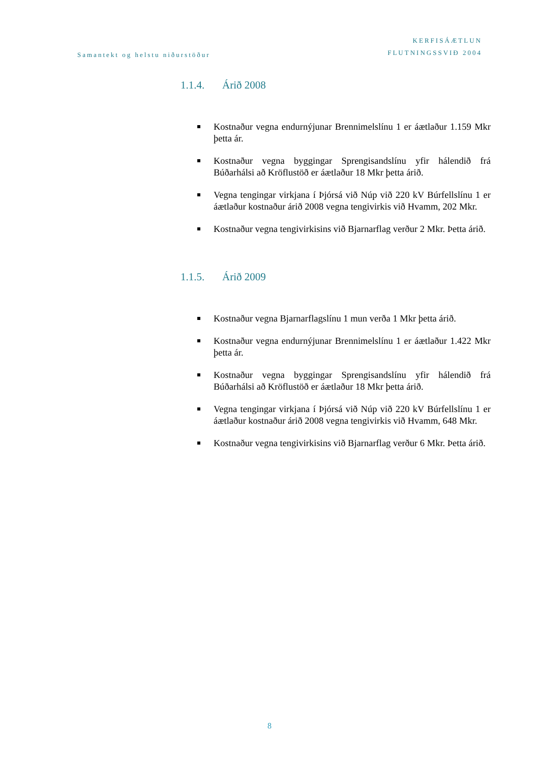Samantekt og helstu niðurstöður
KERFISÁÆTLUN
FLUTNINGSSVIÐ 2004
1.1.4. Árið 2008
Kostnaður vegna endurnýjunar Brennimelslínu 1 er áætlaður 1.159 Mkr þetta ár.
Kostnaður vegna byggingar Sprengisandslínu yfir hálendið frá Búðarhálsi að Kröflustöð er áætlaður 18 Mkr þetta árið.
Vegna tengingar virkjana í Þjórsá við Núp við 220 kV Búrfellslínu 1 er áætlaður kostnaður árið 2008 vegna tengivirkis við Hvamm, 202 Mkr.
Kostnaður vegna tengivirkisins við Bjarnarflag verður 2 Mkr. Þetta árið.
1.1.5. Árið 2009
Kostnaður vegna Bjarnarflagslínu 1 mun verða 1 Mkr þetta árið.
Kostnaður vegna endurnýjunar Brennimelslínu 1 er áætlaður 1.422 Mkr þetta ár.
Kostnaður vegna byggingar Sprengisandslínu yfir hálendið frá Búðarhálsi að Kröflustöð er áætlaður 18 Mkr þetta árið.
Vegna tengingar virkjana í Þjórsá við Núp við 220 kV Búrfellslínu 1 er áætlaður kostnaður árið 2008 vegna tengivirkis við Hvamm, 648 Mkr.
Kostnaður vegna tengivirkisins við Bjarnarflag verður 6 Mkr. Þetta árið.
8